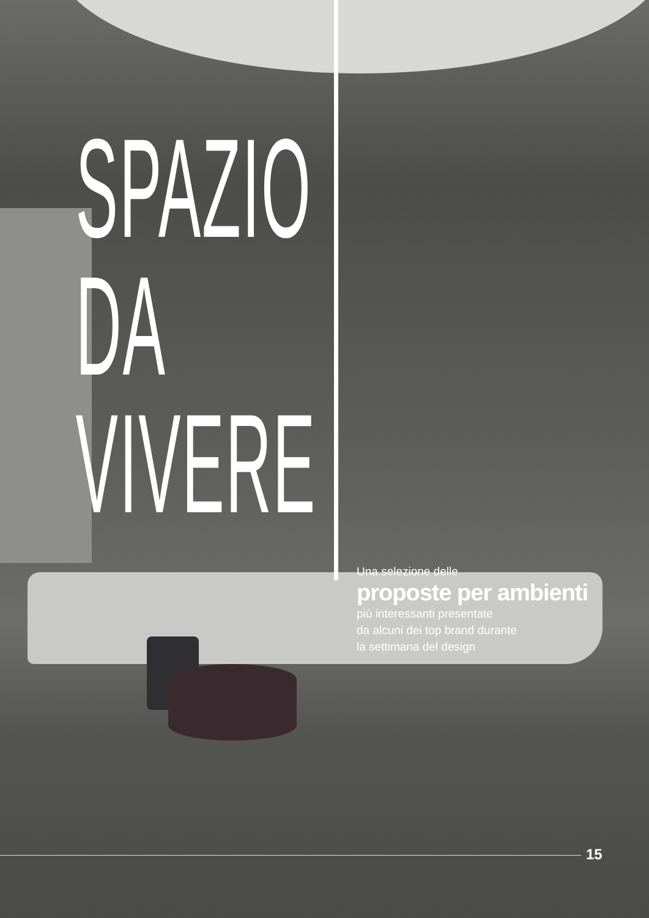SPAZIO
DA VIVERE
Una selezione delle
proposte per ambienti
più interessanti presentate
da alcuni dei top brand durante
la settimana del design
15